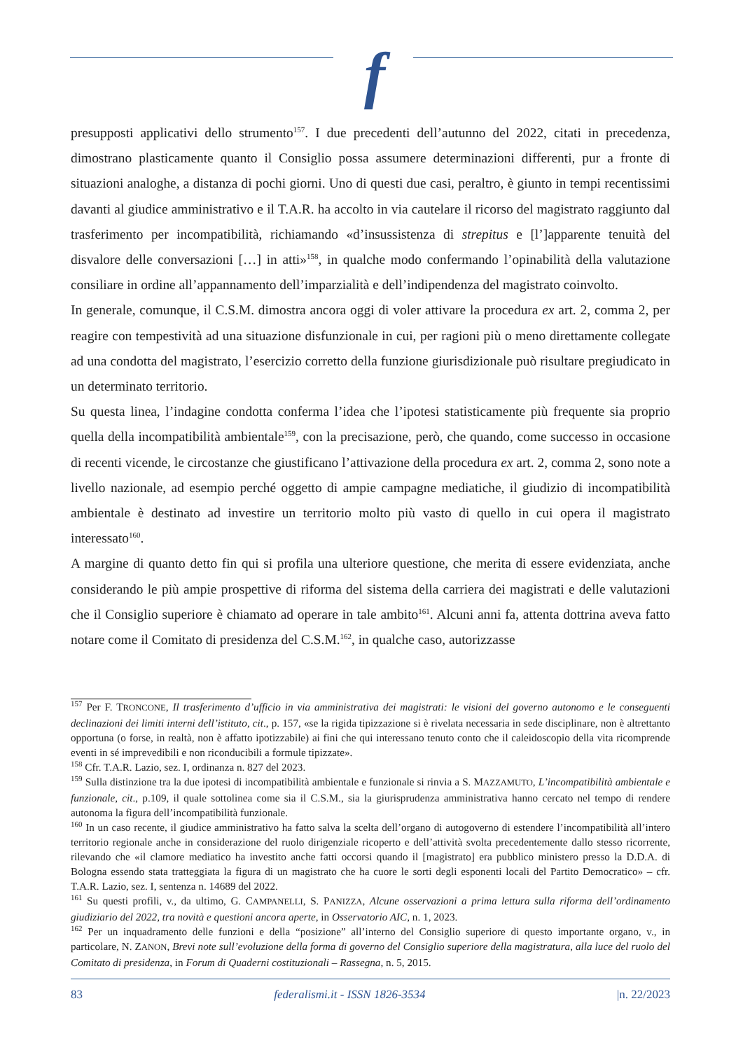f
presupposti applicativi dello strumento<sup>157</sup>. I due precedenti dell’autunno del 2022, citati in precedenza, dimostrano plasticamente quanto il Consiglio possa assumere determinazioni differenti, pur a fronte di situazioni analoghe, a distanza di pochi giorni. Uno di questi due casi, peraltro, è giunto in tempi recentissimi davanti al giudice amministrativo e il T.A.R. ha accolto in via cautelare il ricorso del magistrato raggiunto dal trasferimento per incompatibilità, richiamando «d’insussistenza di strepitus e [l’]apparente tenuità del disvalore delle conversazioni […] in atti»<sup>158</sup>, in qualche modo confermando l’opinabilità della valutazione consiliare in ordine all’appannamento dell’imparzialità e dell’indipendenza del magistrato coinvolto.
In generale, comunque, il C.S.M. dimostra ancora oggi di voler attivare la procedura ex art. 2, comma 2, per reagire con tempestività ad una situazione disfunzionale in cui, per ragioni più o meno direttamente collegate ad una condotta del magistrato, l’esercizio corretto della funzione giurisdizionale può risultare pregiudicato in un determinato territorio.
Su questa linea, l’indagine condotta conferma l’idea che l’ipotesi statisticamente più frequente sia proprio quella della incompatibilità ambientale<sup>159</sup>, con la precisazione, però, che quando, come successo in occasione di recenti vicende, le circostanze che giustificano l’attivazione della procedura ex art. 2, comma 2, sono note a livello nazionale, ad esempio perché oggetto di ampie campagne mediatiche, il giudizio di incompatibilità ambientale è destinato ad investire un territorio molto più vasto di quello in cui opera il magistrato interessato<sup>160</sup>.
A margine di quanto detto fin qui si profila una ulteriore questione, che merita di essere evidenziata, anche considerando le più ampie prospettive di riforma del sistema della carriera dei magistrati e delle valutazioni che il Consiglio superiore è chiamato ad operare in tale ambito<sup>161</sup>. Alcuni anni fa, attenta dottrina aveva fatto notare come il Comitato di presidenza del C.S.M.<sup>162</sup>, in qualche caso, autorizzasse
<sup>157</sup> Per F. TRONCONE, Il trasferimento d’ufficio in via amministrativa dei magistrati: le visioni del governo autonomo e le conseguenti declinazioni dei limiti interni dell’istituto, cit., p. 157, «se la rigida tipizzazione si è rivelata necessaria in sede disciplinare, non è altrettanto opportuna (o forse, in realtà, non è affatto ipotizzabile) ai fini che qui interessano tenuto conto che il caleidoscopio della vita ricomprende eventi in sé imprevedibili e non riconducibili a formule tipizzate».
<sup>158</sup> Cfr. T.A.R. Lazio, sez. I, ordinanza n. 827 del 2023.
<sup>159</sup> Sulla distinzione tra la due ipotesi di incompatibilità ambientale e funzionale si rinvia a S. MAZZAMUTO, L’incompatibilità ambientale e funzionale, cit., p.109, il quale sottolinea come sia il C.S.M., sia la giurisprudenza amministrativa hanno cercato nel tempo di rendere autonoma la figura dell’incompatibilità funzionale.
<sup>160</sup> In un caso recente, il giudice amministrativo ha fatto salva la scelta dell’organo di autogoverno di estendere l’incompatibilità all’intero territorio regionale anche in considerazione del ruolo dirigenziale ricoperto e dell’attività svolta precedentemente dallo stesso ricorrente, rilevando che «il clamore mediatico ha investito anche fatti occorsi quando il [magistrato] era pubblico ministero presso la D.D.A. di Bologna essendo stata tratteggiata la figura di un magistrato che ha cuore le sorti degli esponenti locali del Partito Democratico» – cfr. T.A.R. Lazio, sez. I, sentenza n. 14689 del 2022.
<sup>161</sup> Su questi profili, v., da ultimo, G. CAMPANELLI, S. PANIZZA, Alcune osservazioni a prima lettura sulla riforma dell’ordinamento giudiziario del 2022, tra novità e questioni ancora aperte, in Osservatorio AIC, n. 1, 2023.
<sup>162</sup> Per un inquadramento delle funzioni e della “posizione” all’interno del Consiglio superiore di questo importante organo, v., in particolare, N. ZANON, Brevi note sull’evoluzione della forma di governo del Consiglio superiore della magistratura, alla luce del ruolo del Comitato di presidenza, in Forum di Quaderni costituzionali – Rassegna, n. 5, 2015.
83 federalismi.it - ISSN 1826-3534 |n. 22/2023